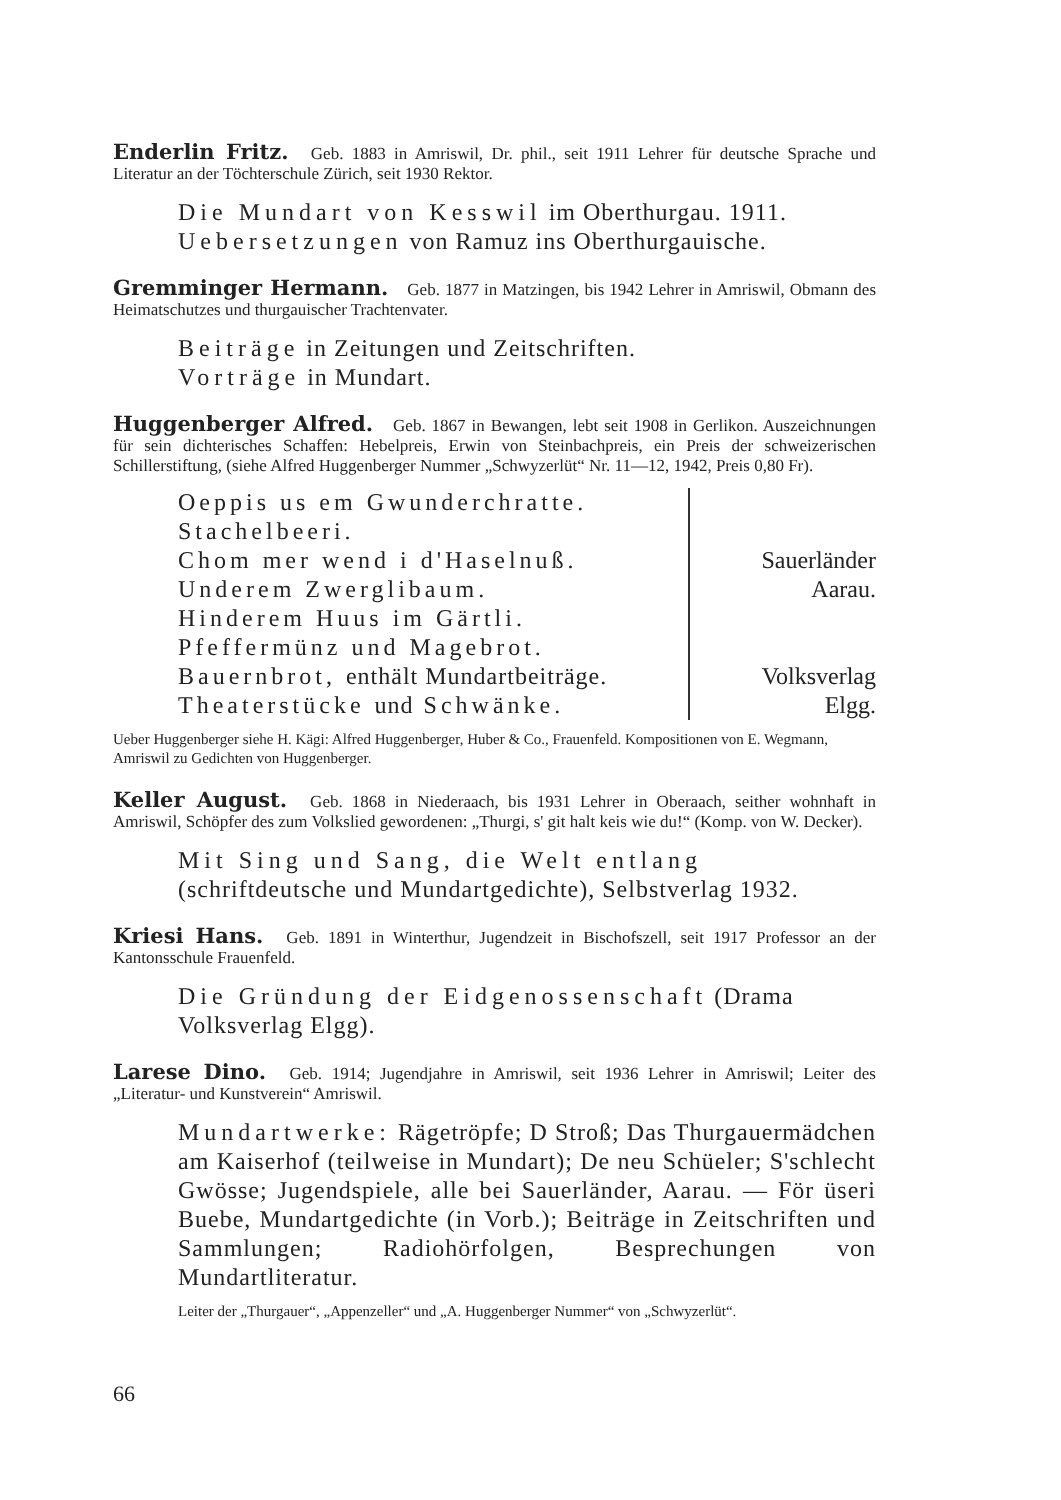Enderlin Fritz. Geb. 1883 in Amriswil, Dr. phil., seit 1911 Lehrer für deutsche Sprache und Literatur an der Töchterschule Zürich, seit 1930 Rektor.
Die Mundart von Kesswil im Oberthurgau. 1911.
Uebersetzungen von Ramuz ins Oberthurgauische.
Gremminger Hermann. Geb. 1877 in Matzingen, bis 1942 Lehrer in Amriswil, Obmann des Heimatschutzes und thurgauischer Trachtenvater.
Beiträge in Zeitungen und Zeitschriften.
Vorträge in Mundart.
Huggenberger Alfred. Geb. 1867 in Bewangen, lebt seit 1908 in Gerlikon. Auszeichnungen für sein dichterisches Schaffen: Hebelpreis, Erwin von Steinbachpreis, ein Preis der schweizerischen Schillerstiftung, (siehe Alfred Huggenberger Nummer „Schwyzerlüt“ Nr. 11—12, 1942, Preis 0,80 Fr).
Oeppis us em Gwunderchratte.
Stachelbeeri.
Chom mer wend i d'Haselnuß.
Underem Zwerglibaum.
Hinderem Huus im Gärtli.
Pfeffermünz und Magebrot.
Bauernbrot, enthält Mundartbeiträge.
Theaterstücke und Schwänke.
Sauerländer
Aarau.
Volksverlag
Elgg.
Ueber Huggenberger siehe H. Kägi: Alfred Huggenberger, Huber & Co., Frauenfeld. Kompositionen von E. Wegmann, Amriswil zu Gedichten von Huggenberger.
Keller August. Geb. 1868 in Niederaach, bis 1931 Lehrer in Oberaach, seither wohnhaft in Amriswil, Schöpfer des zum Volkslied gewordenen: „Thurgi, s' git halt keis wie du!“ (Komp. von W. Decker).
Mit Sing und Sang, die Welt entlang (schriftdeutsche und Mundartgedichte), Selbstverlag 1932.
Kriesi Hans. Geb. 1891 in Winterthur, Jugendzeit in Bischofszell, seit 1917 Professor an der Kantonsschule Frauenfeld.
Die Gründung der Eidgenossenschaft (Drama Volksverlag Elgg).
Larese Dino. Geb. 1914; Jugendjahre in Amriswil, seit 1936 Lehrer in Amriswil; Leiter des „Literatur- und Kunstverein“ Amriswil.
Mundartwerke: Rägetröpfe; D Stroß; Das Thurgauermädchen am Kaiserhof (teilweise in Mundart); De neu Schüeler; S'schlecht Gwösse; Jugendspiele, alle bei Sauerländer, Aarau. — För üseri Buebe, Mundartgedichte (in Vorb.); Beiträge in Zeitschriften und Sammlungen; Radiohörfolgen, Besprechungen von Mundartliteratur.
Leiter der „Thurgauer“, „Appenzeller“ und „A. Huggenberger Nummer“ von „Schwyzerlüt“.
66